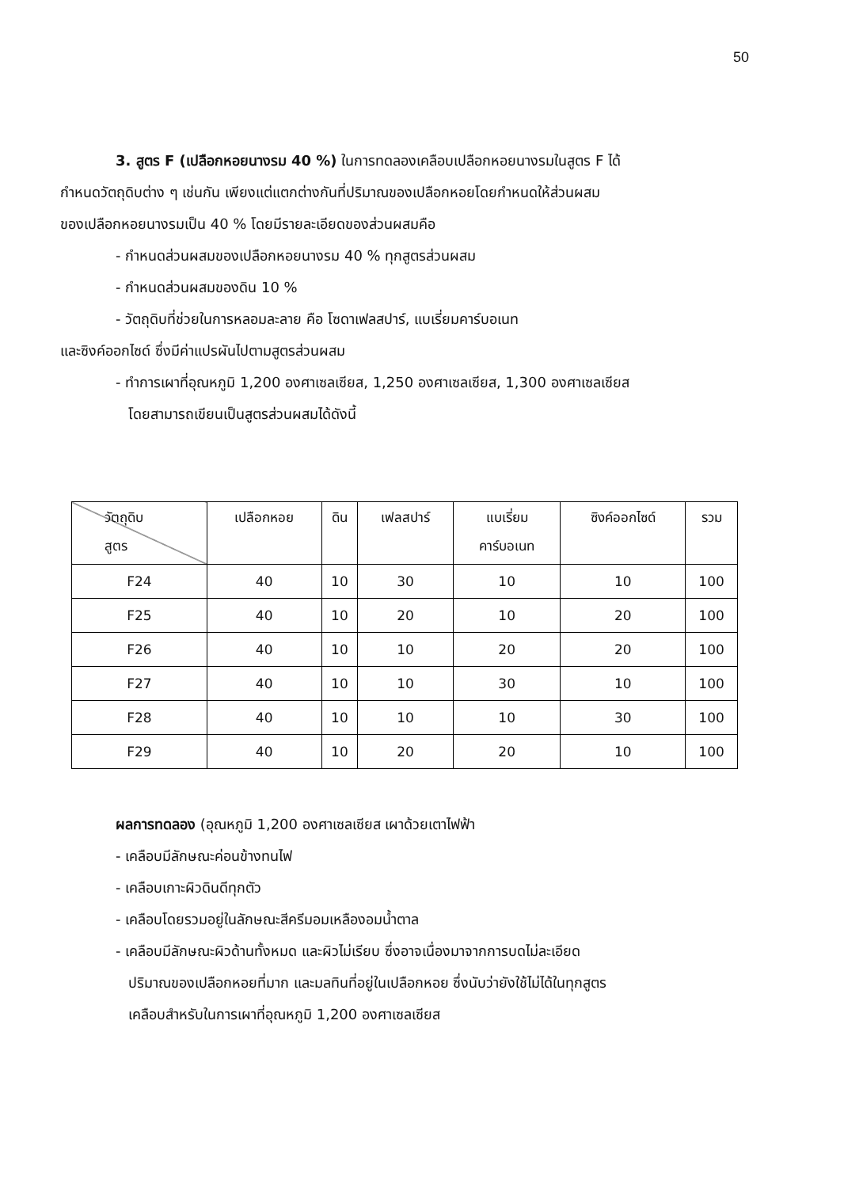50
3. สูตร F (เปลือกหอยนางรม 40 %) ในการทดลองเคลือบเปลือกหอยนางรมในสูตร F ได้
กำหนดวัตถุดิบต่าง ๆ เช่นกัน เพียงแต่แตกต่างกันที่ปริมาณของเปลือกหอยโดยกำหนดให้ส่วนผสม
ของเปลือกหอยนางรมเป็น 40 % โดยมีรายละเอียดของส่วนผสมคือ
- กำหนดส่วนผสมของเปลือกหอยนางรม 40 % ทุกสูตรส่วนผสม
- กำหนดส่วนผสมของดิน 10 %
- วัตถุดิบที่ช่วยในการหลอมละลาย คือ โซดาเฟลสปาร์, แบเรี่ยมคาร์บอเนท
และซิงค์ออกไซด์ ซึ่งมีค่าแปรผันไปตามสูตรส่วนผสม
- ทำการเผาที่อุณหภูมิ 1,200 องศาเซลเซียส, 1,250 องศาเซลเซียส, 1,300 องศาเซลเซียส
โดยสามารถเขียนเป็นสูตรส่วนผสมได้ดังนี้
| วัตถุดิบ สูตร | เปลือกหอย | ดิน | เฟลสปาร์ | แบเรี่ยม คาร์บอเนท | ซิงค์ออกไซด์ | รวม |
| --- | --- | --- | --- | --- | --- | --- |
| F24 | 40 | 10 | 30 | 10 | 10 | 100 |
| F25 | 40 | 10 | 20 | 10 | 20 | 100 |
| F26 | 40 | 10 | 10 | 20 | 20 | 100 |
| F27 | 40 | 10 | 10 | 30 | 10 | 100 |
| F28 | 40 | 10 | 10 | 10 | 30 | 100 |
| F29 | 40 | 10 | 20 | 20 | 10 | 100 |
ผลการทดลอง (อุณหภูมิ 1,200 องศาเซลเซียส เผาด้วยเตาไฟฟ้า
- เคลือบมีลักษณะค่อนข้างทนไฟ
- เคลือบเกาะผิวดินดีทุกตัว
- เคลือบโดยรวมอยู่ในลักษณะสีครีมอมเหลืองอมน้ำตาล
- เคลือบมีลักษณะผิวด้านทั้งหมด และผิวไม่เรียบ ซึ่งอาจเนื่องมาจากการบดไม่ละเอียด
ปริมาณของเปลือกหอยที่มาก และมลทินที่อยู่ในเปลือกหอย ซึ่งนับว่ายังใช้ไม่ได้ในทุกสูตร
เคลือบสำหรับในการเผาที่อุณหภูมิ 1,200 องศาเซลเซียส